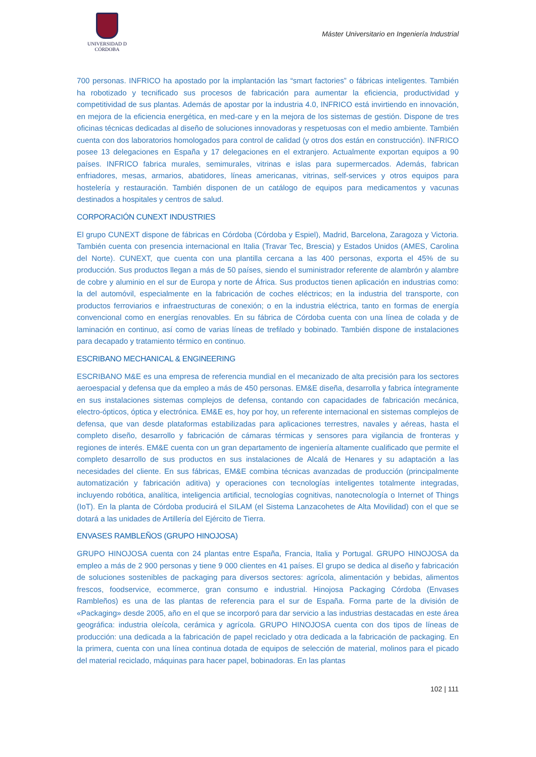UNIVERSIDAD D CÓRDOBA
Máster Universitario en Ingeniería Industrial
700 personas. INFRICO ha apostado por la implantación las “smart factories” o fábricas inteligentes. También ha robotizado y tecnificado sus procesos de fabricación para aumentar la eficiencia, productividad y competitividad de sus plantas. Además de apostar por la industria 4.0, INFRICO está invirtiendo en innovación, en mejora de la eficiencia energética, en med-care y en la mejora de los sistemas de gestión. Dispone de tres oficinas técnicas dedicadas al diseño de soluciones innovadoras y respetuosas con el medio ambiente. También cuenta con dos laboratorios homologados para control de calidad (y otros dos están en construcción). INFRICO posee 13 delegaciones en España y 17 delegaciones en el extranjero. Actualmente exportan equipos a 90 países. INFRICO fabrica murales, semimurales, vitrinas e islas para supermercados. Además, fabrican enfriadores, mesas, armarios, abatidores, líneas americanas, vitrinas, self-services y otros equipos para hostelería y restauración. También disponen de un catálogo de equipos para medicamentos y vacunas destinados a hospitales y centros de salud.
CORPORACIÓN CUNEXT INDUSTRIES
El grupo CUNEXT dispone de fábricas en Córdoba (Córdoba y Espiel), Madrid, Barcelona, Zaragoza y Victoria. También cuenta con presencia internacional en Italia (Travar Tec, Brescia) y Estados Unidos (AMES, Carolina del Norte). CUNEXT, que cuenta con una plantilla cercana a las 400 personas, exporta el 45% de su producción. Sus productos llegan a más de 50 países, siendo el suministrador referente de alambrón y alambre de cobre y aluminio en el sur de Europa y norte de África. Sus productos tienen aplicación en industrias como: la del automóvil, especialmente en la fabricación de coches eléctricos; en la industria del transporte, con productos ferroviarios e infraestructuras de conexión; o en la industria eléctrica, tanto en formas de energía convencional como en energías renovables. En su fábrica de Córdoba cuenta con una línea de colada y de laminación en continuo, así como de varias líneas de trefilado y bobinado. También dispone de instalaciones para decapado y tratamiento térmico en continuo.
ESCRIBANO MECHANICAL & ENGINEERING
ESCRIBANO M&E es una empresa de referencia mundial en el mecanizado de alta precisión para los sectores aeroespacial y defensa que da empleo a más de 450 personas. EM&E diseña, desarrolla y fabrica íntegramente en sus instalaciones sistemas complejos de defensa, contando con capacidades de fabricación mecánica, electro-ópticos, óptica y electrónica. EM&E es, hoy por hoy, un referente internacional en sistemas complejos de defensa, que van desde plataformas estabilizadas para aplicaciones terrestres, navales y aéreas, hasta el completo diseño, desarrollo y fabricación de cámaras térmicas y sensores para vigilancia de fronteras y regiones de interés. EM&E cuenta con un gran departamento de ingeniería altamente cualificado que permite el completo desarrollo de sus productos en sus instalaciones de Alcalá de Henares y su adaptación a las necesidades del cliente. En sus fábricas, EM&E combina técnicas avanzadas de producción (principalmente automatización y fabricación aditiva) y operaciones con tecnologías inteligentes totalmente integradas, incluyendo robótica, analítica, inteligencia artificial, tecnologías cognitivas, nanotecnología o Internet of Things (IoT). En la planta de Córdoba producirá el SILAM (el Sistema Lanzacohetes de Alta Movilidad) con el que se dotará a las unidades de Artillería del Ejército de Tierra.
ENVASES RAMBLEÑOS (GRUPO HINOJOSA)
GRUPO HINOJOSA cuenta con 24 plantas entre España, Francia, Italia y Portugal. GRUPO HINOJOSA da empleo a más de 2 900 personas y tiene 9 000 clientes en 41 países. El grupo se dedica al diseño y fabricación de soluciones sostenibles de packaging para diversos sectores: agrícola, alimentación y bebidas, alimentos frescos, foodservice, ecommerce, gran consumo e industrial. Hinojosa Packaging Córdoba (Envases Rambleños) es una de las plantas de referencia para el sur de España. Forma parte de la división de «Packaging» desde 2005, año en el que se incorporó para dar servicio a las industrias destacadas en este área geográfica: industria oleícola, cerámica y agrícola. GRUPO HINOJOSA cuenta con dos tipos de líneas de producción: una dedicada a la fabricación de papel reciclado y otra dedicada a la fabricación de packaging. En la primera, cuenta con una línea continua dotada de equipos de selección de material, molinos para el picado del material reciclado, máquinas para hacer papel, bobinadoras. En las plantas
102 | 111